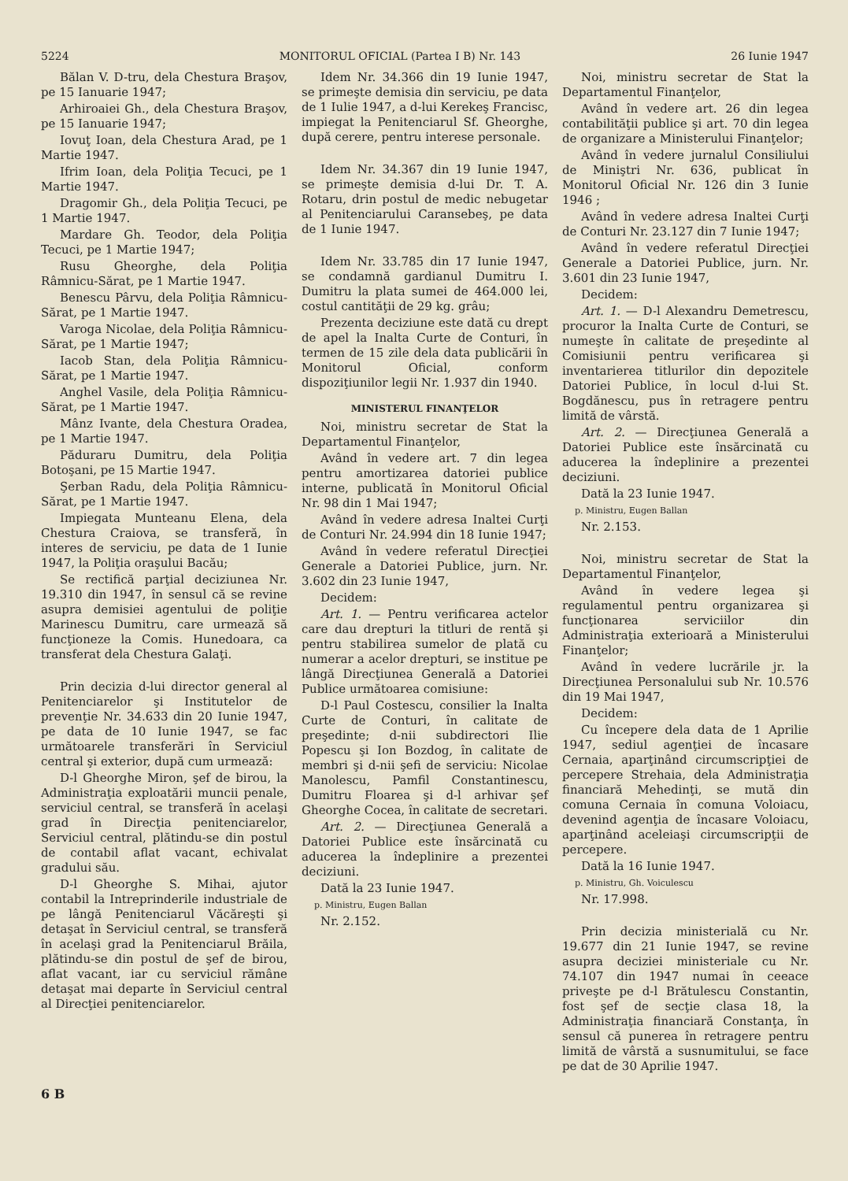5224 MONITORUL OFICIAL (Partea I B) Nr. 143 26 Iunie 1947
Bălan V. D-tru, dela Chestura Braşov, pe 15 Ianuarie 1947;
Arhiroaiei Gh., dela Chestura Braşov, pe 15 Ianuarie 1947;
Iovuţ Ioan, dela Chestura Arad, pe 1 Martie 1947.
Ifrim Ioan, dela Poliţia Tecuci, pe 1 Martie 1947.
Dragomir Gh., dela Poliţia Tecuci, pe 1 Martie 1947.
Mardare Gh. Teodor, dela Poliţia Tecuci, pe 1 Martie 1947;
Rusu Gheorghe, dela Poliţia Râmnicu-Sărat, pe 1 Martie 1947.
Benescu Pârvu, dela Poliţia Râmnicu-Sărat, pe 1 Martie 1947.
Varoga Nicolae, dela Poliţia Râmnicu-Sărat, pe 1 Martie 1947;
Iacob Stan, dela Poliţia Râmnicu-Sărat, pe 1 Martie 1947.
Anghel Vasile, dela Poliţia Râmnicu-Sărat, pe 1 Martie 1947.
Mânz Ivante, dela Chestura Oradea, pe 1 Martie 1947.
Păduraru Dumitru, dela Poliţia Botoşani, pe 15 Martie 1947.
Şerban Radu, dela Poliţia Râmnicu-Sărat, pe 1 Martie 1947.
Impiegata Munteanu Elena, dela Chestura Craiova, se transferă, în interes de serviciu, pe data de 1 Iunie 1947, la Poliţia oraşului Bacău;
Se rectifică parţial deciziunea Nr. 19.310 din 1947, în sensul că se revine asupra demisiei agentului de poliţie Marinescu Dumitru, care urmează să funcţioneze la Comis. Hunedoara, ca transferat dela Chestura Galaţi.
Prin decizia d-lui director general al Penitenciarelor şi Institutelor de prevenţie Nr. 34.633 din 20 Iunie 1947, pe data de 10 Iunie 1947, se fac următoarele transferări în Serviciul central şi exterior, după cum urmează:
D-l Gheorghe Miron, şef de birou, la Administraţia exploatării muncii penale, serviciul central, se transferă în acelaşi grad în Direcţia penitenciarelor, Serviciul central, plătindu-se din postul de contabil aflat vacant, echivalat gradului său.
D-l Gheorghe S. Mihai, ajutor contabil la Intreprinderile industriale de pe lângă Penitenciarul Văcăreşti şi detaşat în Serviciul central, se transferă în acelaşi grad la Penitenciarul Brăila, plătindu-se din postul de şef de birou, aflat vacant, iar cu serviciul rămâne detaşat mai departe în Serviciul central al Direcţiei penitenciarelor.
Idem Nr. 34.366 din 19 Iunie 1947, se primeşte demisia din serviciu, pe data de 1 Iulie 1947, a d-lui Kerekeş Francisc, impiegat la Penitenciarul Sf. Gheorghe, după cerere, pentru interese personale.
Idem Nr. 34.367 din 19 Iunie 1947, se primeşte demisia d-lui Dr. T. A. Rotaru, drin postul de medic nebugetar al Penitenciarului Caransebeş, pe data de 1 Iunie 1947.
Idem Nr. 33.785 din 17 Iunie 1947, se condamnă gardianul Dumitru I. Dumitru la plata sumei de 464.000 lei, costul cantităţii de 29 kg. grâu;
Prezenta deciziune este dată cu drept de apel la Inalta Curte de Conturi, în termen de 15 zile dela data publicării în Monitorul Oficial, conform dispoziţiunilor legii Nr. 1.937 din 1940.
MINISTERUL FINANŢELOR
Noi, ministru secretar de Stat la Departamentul Finanţelor,
Având în vedere art. 7 din legea pentru amortizarea datoriei publice interne, publicată în Monitorul Oficial Nr. 98 din 1 Mai 1947;
Având în vedere adresa Inaltei Curţi de Conturi Nr. 24.994 din 18 Iunie 1947;
Având în vedere referatul Direcţiei Generale a Datoriei Publice, jurn. Nr. 3.602 din 23 Iunie 1947,
Decidem:
Art. 1. — Pentru verificarea actelor care dau drepturi la titluri de rentă şi pentru stabilirea sumelor de plată cu numerar a acelor drepturi, se institue pe lângă Direcţiunea Generală a Datoriei Publice următoarea comisiune:
D-l Paul Costescu, consilier la Inalta Curte de Conturi, în calitate de preşedinte; d-nii subdirectori Ilie Popescu şi Ion Bozdog, în calitate de membri şi d-nii şefi de serviciu: Nicolae Manolescu, Pamfil Constantinescu, Dumitru Floarea şi d-l arhivar şef Gheorghe Cocea, în calitate de secretari.
Art. 2. — Direcţiunea Generală a Datoriei Publice este însărcinată cu aducerea la îndeplinire a prezentei deciziuni.
Dată la 23 Iunie 1947.
p. Ministru, Eugen Ballan
Nr. 2.152.
Noi, ministru secretar de Stat la Departamentul Finanţelor,
Având în vedere art. 26 din legea contabilităţii publice şi art. 70 din legea de organizare a Ministerului Finanţelor;
Având în vedere jurnalul Consiliului de Miniştri Nr. 636, publicat în Monitorul Oficial Nr. 126 din 3 Iunie 1946 ;
Având în vedere adresa Inaltei Curţi de Conturi Nr. 23.127 din 7 Iunie 1947;
Având în vedere referatul Direcţiei Generale a Datoriei Publice, jurn. Nr. 3.601 din 23 Iunie 1947,
Decidem:
Art. 1. — D-l Alexandru Demetrescu, procuror la Inalta Curte de Conturi, se numeşte în calitate de preşedinte al Comisiunii pentru verificarea şi inventarierea titlurilor din depozitele Datoriei Publice, în locul d-lui St. Bogdănescu, pus în retragere pentru limită de vârstă.
Art. 2. — Direcţiunea Generală a Datoriei Publice este însărcinată cu aducerea la îndeplinire a prezentei deciziuni.
Dată la 23 Iunie 1947.
p. Ministru, Eugen Ballan
Nr. 2.153.
Noi, ministru secretar de Stat la Departamentul Finanţelor,
Având în vedere legea şi regulamentul pentru organizarea şi funcţionarea serviciilor din Administraţia exterioară a Ministerului Finanţelor;
Având în vedere lucrările jr. la Direcţiunea Personalului sub Nr. 10.576 din 19 Mai 1947,
Decidem:
Cu începere dela data de 1 Aprilie 1947, sediul agenţiei de încasare Cernaia, aparţinând circumscripţiei de percepere Strehaia, dela Administraţia financiară Mehedinţi, se mută din comuna Cernaia în comuna Voloiacu, devenind agenţia de încasare Voloiacu, aparţinând aceleiaşi circumscripţii de percepere.
Dată la 16 Iunie 1947.
p. Ministru, Gh. Voiculescu
Nr. 17.998.
Prin decizia ministerială cu Nr. 19.677 din 21 Iunie 1947, se revine asupra deciziei ministeriale cu Nr. 74.107 din 1947 numai în ceeace priveşte pe d-l Brătulescu Constantin, fost şef de secţie clasa 18, la Administraţia financiară Constanţa, în sensul că punerea în retragere pentru limită de vârstă a susnumitului, se face pe dat de 30 Aprilie 1947.
6 B